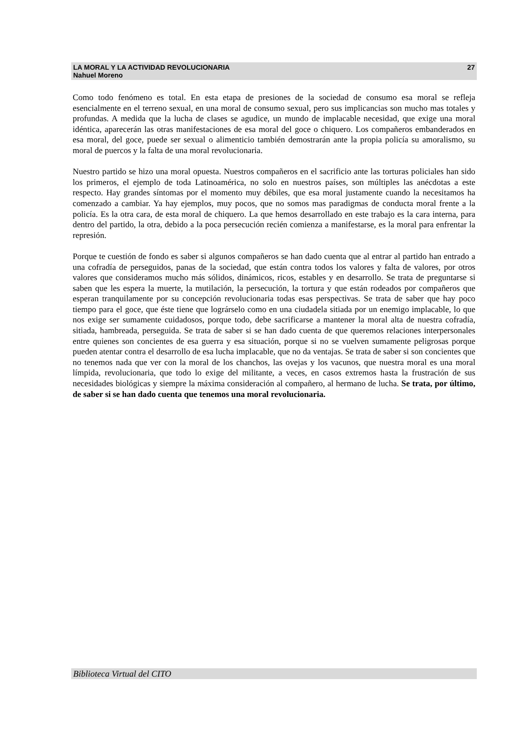LA MORAL Y LA ACTIVIDAD REVOLUCIONARIA 27
Nahuel Moreno
Como todo fenómeno es total. En esta etapa de presiones de la sociedad de consumo esa moral se refleja esencialmente en el terreno sexual, en una moral de consumo sexual, pero sus implicancias son mucho mas totales y profundas. A medida que la lucha de clases se agudice, un mundo de implacable necesidad, que exige una moral idéntica, aparecerán las otras manifestaciones de esa moral del goce o chiquero. Los compañeros embanderados en esa moral, del goce, puede ser sexual o alimenticio también demostrarán ante la propia policía su amoralismo, su moral de puercos y la falta de una moral revolucionaria.
Nuestro partido se hizo una moral opuesta. Nuestros compañeros en el sacrificio ante las torturas policiales han sido los primeros, el ejemplo de toda Latinoamérica, no solo en nuestros países, son múltiples las anécdotas a este respecto. Hay grandes síntomas por el momento muy débiles, que esa moral justamente cuando la necesitamos ha comenzado a cambiar. Ya hay ejemplos, muy pocos, que no somos mas paradigmas de conducta moral frente a la policía. Es la otra cara, de esta moral de chiquero. La que hemos desarrollado en este trabajo es la cara interna, para dentro del partido, la otra, debido a la poca persecución recién comienza a manifestarse, es la moral para enfrentar la represión.
Porque te cuestión de fondo es saber si algunos compañeros se han dado cuenta que al entrar al partido han entrado a una cofradía de perseguidos, panas de la sociedad, que están contra todos los valores y falta de valores, por otros valores que consideramos mucho más sólidos, dinámicos, ricos, estables y en desarrollo. Se trata de preguntarse si saben que les espera la muerte, la mutilación, la persecución, la tortura y que están rodeados por compañeros que esperan tranquilamente por su concepción revolucionaria todas esas perspectivas. Se trata de saber que hay poco tiempo para el goce, que éste tiene que lográrselo como en una ciudadela sitiada por un enemigo implacable, lo que nos exige ser sumamente cuidadosos, porque todo, debe sacrificarse a mantener la moral alta de nuestra cofradía, sitiada, hambreada, perseguida. Se trata de saber si se han dado cuenta de que queremos relaciones interpersonales entre quienes son concientes de esa guerra y esa situación, porque si no se vuelven sumamente peligrosas porque pueden atentar contra el desarrollo de esa lucha implacable, que no da ventajas. Se trata de saber si son concientes que no tenemos nada que ver con la moral de los chanchos, las ovejas y los vacunos, que nuestra moral es una moral límpida, revolucionaria, que todo lo exige del militante, a veces, en casos extremos hasta la frustración de sus necesidades biológicas y siempre la máxima consideración al compañero, al hermano de lucha. Se trata, por último, de saber si se han dado cuenta que tenemos una moral revolucionaria.
Biblioteca Virtual del CITO